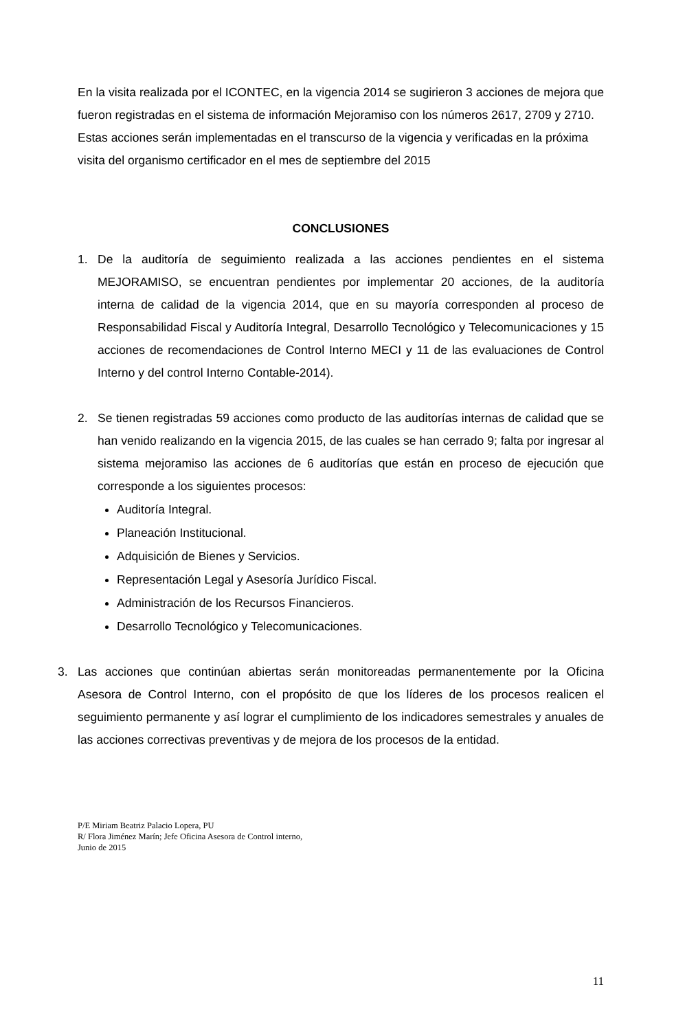En la visita realizada por el ICONTEC, en la vigencia 2014 se sugirieron 3 acciones de mejora que fueron registradas en el sistema de información Mejoramiso con los números 2617, 2709 y 2710.
Estas acciones serán implementadas en el transcurso de la vigencia y verificadas en la próxima visita del organismo certificador en el mes de septiembre del 2015
CONCLUSIONES
1. De la auditoría de seguimiento realizada a las acciones pendientes en el sistema MEJORAMISO, se encuentran pendientes por implementar 20 acciones, de la auditoría interna de calidad de la vigencia 2014, que en su mayoría corresponden al proceso de Responsabilidad Fiscal y Auditoría Integral, Desarrollo Tecnológico y Telecomunicaciones y 15 acciones de recomendaciones de Control Interno MECI y 11 de las evaluaciones de Control Interno y del control Interno Contable-2014).
2. Se tienen registradas 59 acciones como producto de las auditorías internas de calidad que se han venido realizando en la vigencia 2015, de las cuales se han cerrado 9; falta por ingresar al sistema mejoramiso las acciones de 6 auditorías que están en proceso de ejecución que corresponde a los siguientes procesos:
Auditoría Integral.
Planeación Institucional.
Adquisición de Bienes y Servicios.
Representación Legal y Asesoría Jurídico Fiscal.
Administración de los Recursos Financieros.
Desarrollo Tecnológico y Telecomunicaciones.
3. Las acciones que continúan abiertas serán monitoreadas permanentemente por la Oficina Asesora de Control Interno, con el propósito de que los líderes de los procesos realicen el seguimiento permanente y así lograr el cumplimiento de los indicadores semestrales y anuales de las acciones correctivas preventivas y de mejora de los procesos de la entidad.
P/E Miriam Beatriz Palacio Lopera, PU
R/ Flora Jiménez Marín; Jefe Oficina Asesora de Control interno,
Junio de 2015
11